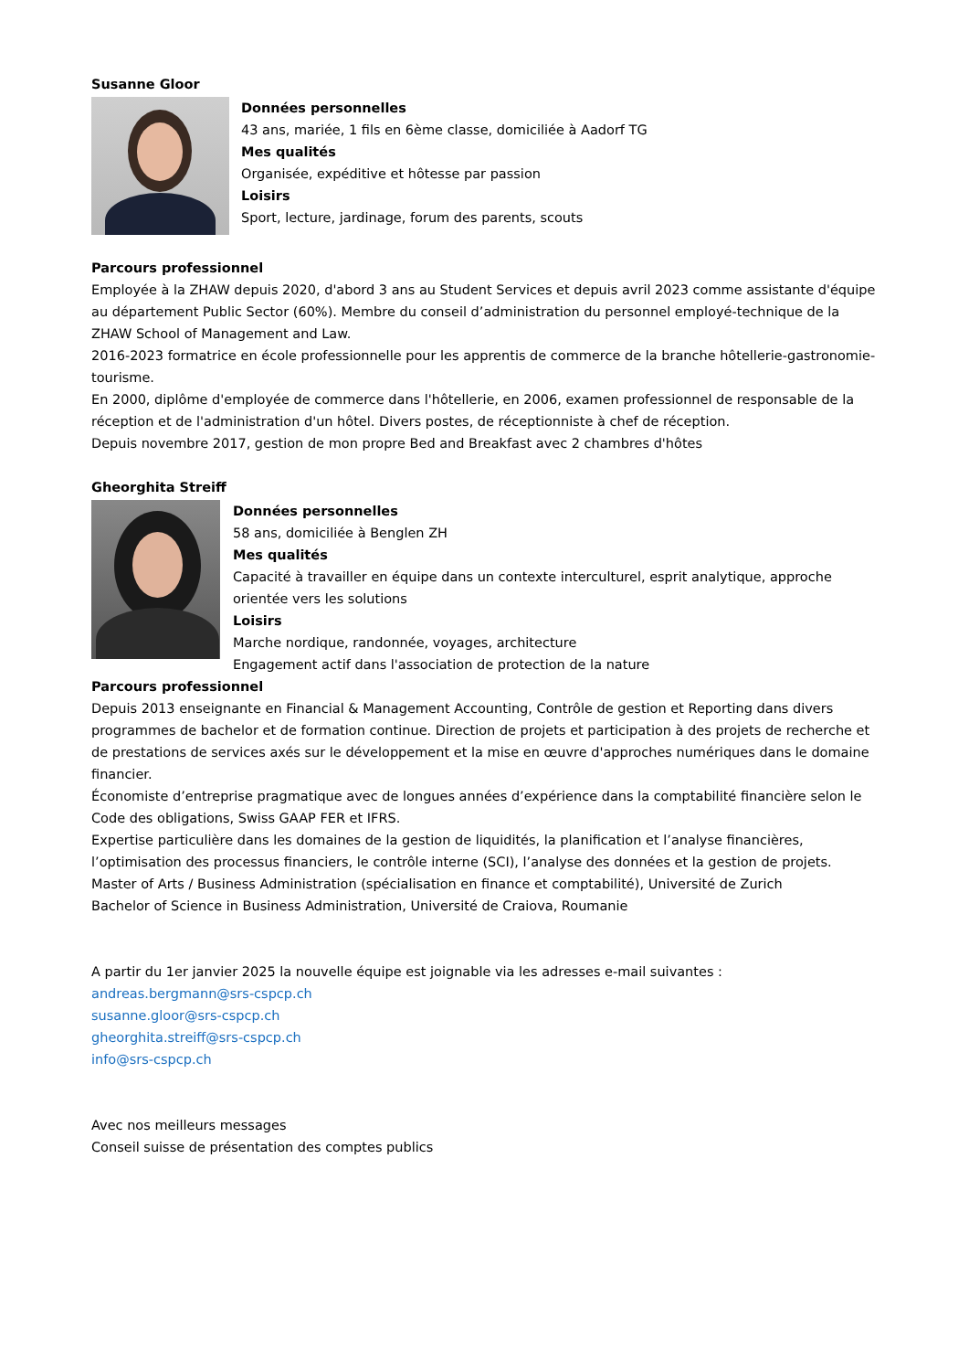Susanne Gloor
Données personnelles
43 ans, mariée, 1 fils en 6ème classe, domiciliée à Aadorf TG
Mes qualités
Organisée, expéditive et hôtesse par passion
Loisirs
Sport, lecture, jardinage, forum des parents, scouts
Parcours professionnel
Employée à la ZHAW depuis 2020, d'abord 3 ans au Student Services et depuis avril 2023 comme assistante d'équipe au département Public Sector (60%). Membre du conseil d’administration du personnel employé-technique de la ZHAW School of Management and Law.
2016-2023 formatrice en école professionnelle pour les apprentis de commerce de la branche hôtellerie-gastronomie-tourisme.
En 2000, diplôme d'employée de commerce dans l'hôtellerie, en 2006, examen professionnel de responsable de la réception et de l'administration d'un hôtel. Divers postes, de réceptionniste à chef de réception.
Depuis novembre 2017, gestion de mon propre Bed and Breakfast avec 2 chambres d'hôtes
Gheorghita Streiff
Données personnelles
58 ans, domiciliée à Benglen ZH
Mes qualités
Capacité à travailler en équipe dans un contexte interculturel, esprit analytique, approche orientée vers les solutions
Loisirs
Marche nordique, randonnée, voyages, architecture
Engagement actif dans l'association de protection de la nature
Parcours professionnel
Depuis 2013 enseignante en Financial & Management Accounting, Contrôle de gestion et Reporting dans divers programmes de bachelor et de formation continue. Direction de projets et participation à des projets de recherche et de prestations de services axés sur le développement et la mise en œuvre d'approches numériques dans le domaine financier.
Économiste d’entreprise pragmatique avec de longues années d’expérience dans la comptabilité financière selon le Code des obligations, Swiss GAAP FER et IFRS.
Expertise particulière dans les domaines de la gestion de liquidités, la planification et l’analyse financières, l’optimisation des processus financiers, le contrôle interne (SCI), l’analyse des données et la gestion de projets.
Master of Arts / Business Administration (spécialisation en finance et comptabilité), Université de Zurich
Bachelor of Science in Business Administration, Université de Craiova, Roumanie
A partir du 1er janvier 2025 la nouvelle équipe est joignable via les adresses e-mail suivantes :
andreas.bergmann@srs-cspcp.ch
susanne.gloor@srs-cspcp.ch
gheorghita.streiff@srs-cspcp.ch
info@srs-cspcp.ch
Avec nos meilleurs messages
Conseil suisse de présentation des comptes publics